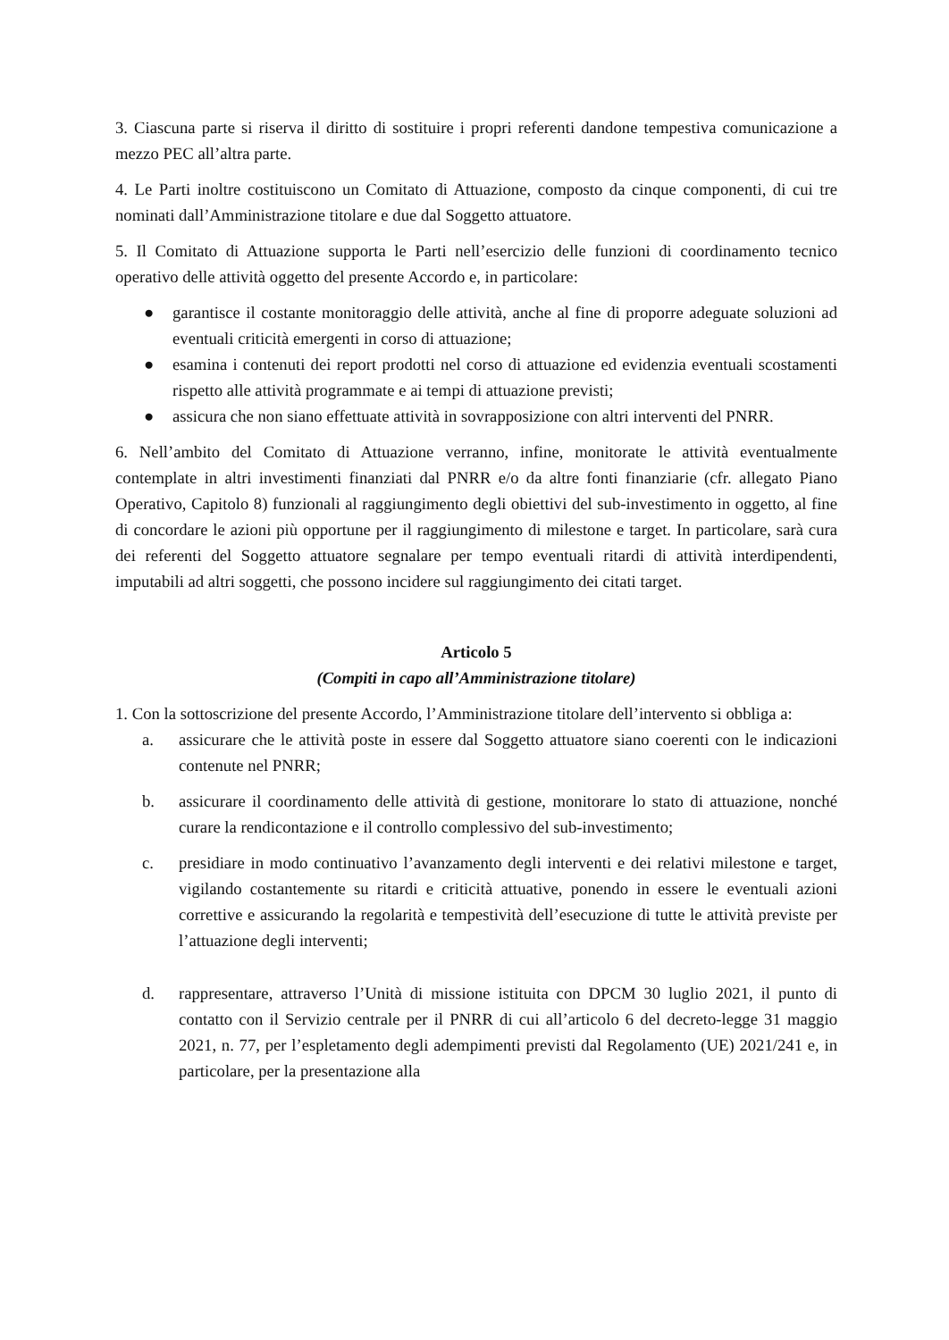3. Ciascuna parte si riserva il diritto di sostituire i propri referenti dandone tempestiva comunicazione a mezzo PEC all’altra parte.
4. Le Parti inoltre costituiscono un Comitato di Attuazione, composto da cinque componenti, di cui tre nominati dall’Amministrazione titolare e due dal Soggetto attuatore.
5. Il Comitato di Attuazione supporta le Parti nell’esercizio delle funzioni di coordinamento tecnico operativo delle attività oggetto del presente Accordo e, in particolare:
● garantisce il costante monitoraggio delle attività, anche al fine di proporre adeguate soluzioni ad eventuali criticità emergenti in corso di attuazione;
● esamina i contenuti dei report prodotti nel corso di attuazione ed evidenzia eventuali scostamenti rispetto alle attività programmate e ai tempi di attuazione previsti;
● assicura che non siano effettuate attività in sovrapposizione con altri interventi del PNRR.
6. Nell’ambito del Comitato di Attuazione verranno, infine, monitorate le attività eventualmente contemplate in altri investimenti finanziati dal PNRR e/o da altre fonti finanziarie (cfr. allegato Piano Operativo, Capitolo 8) funzionali al raggiungimento degli obiettivi del sub-investimento in oggetto, al fine di concordare le azioni più opportune per il raggiungimento di milestone e target. In particolare, sarà cura dei referenti del Soggetto attuatore segnalare per tempo eventuali ritardi di attività interdipendenti, imputabili ad altri soggetti, che possono incidere sul raggiungimento dei citati target.
Articolo 5
(Compiti in capo all’Amministrazione titolare)
1. Con la sottoscrizione del presente Accordo, l’Amministrazione titolare dell’intervento si obbliga a:
a. assicurare che le attività poste in essere dal Soggetto attuatore siano coerenti con le indicazioni contenute nel PNRR;
b. assicurare il coordinamento delle attività di gestione, monitorare lo stato di attuazione, nonché curare la rendicontazione e il controllo complessivo del sub-investimento;
c. presidiare in modo continuativo l’avanzamento degli interventi e dei relativi milestone e target, vigilando costantemente su ritardi e criticità attuative, ponendo in essere le eventuali azioni correttive e assicurando la regolarità e tempestività dell’esecuzione di tutte le attività previste per l’attuazione degli interventi;
d. rappresentare, attraverso l’Unità di missione istituita con DPCM 30 luglio 2021, il punto di contatto con il Servizio centrale per il PNRR di cui all’articolo 6 del decreto-legge 31 maggio 2021, n. 77, per l’espletamento degli adempimenti previsti dal Regolamento (UE) 2021/241 e, in particolare, per la presentazione alla